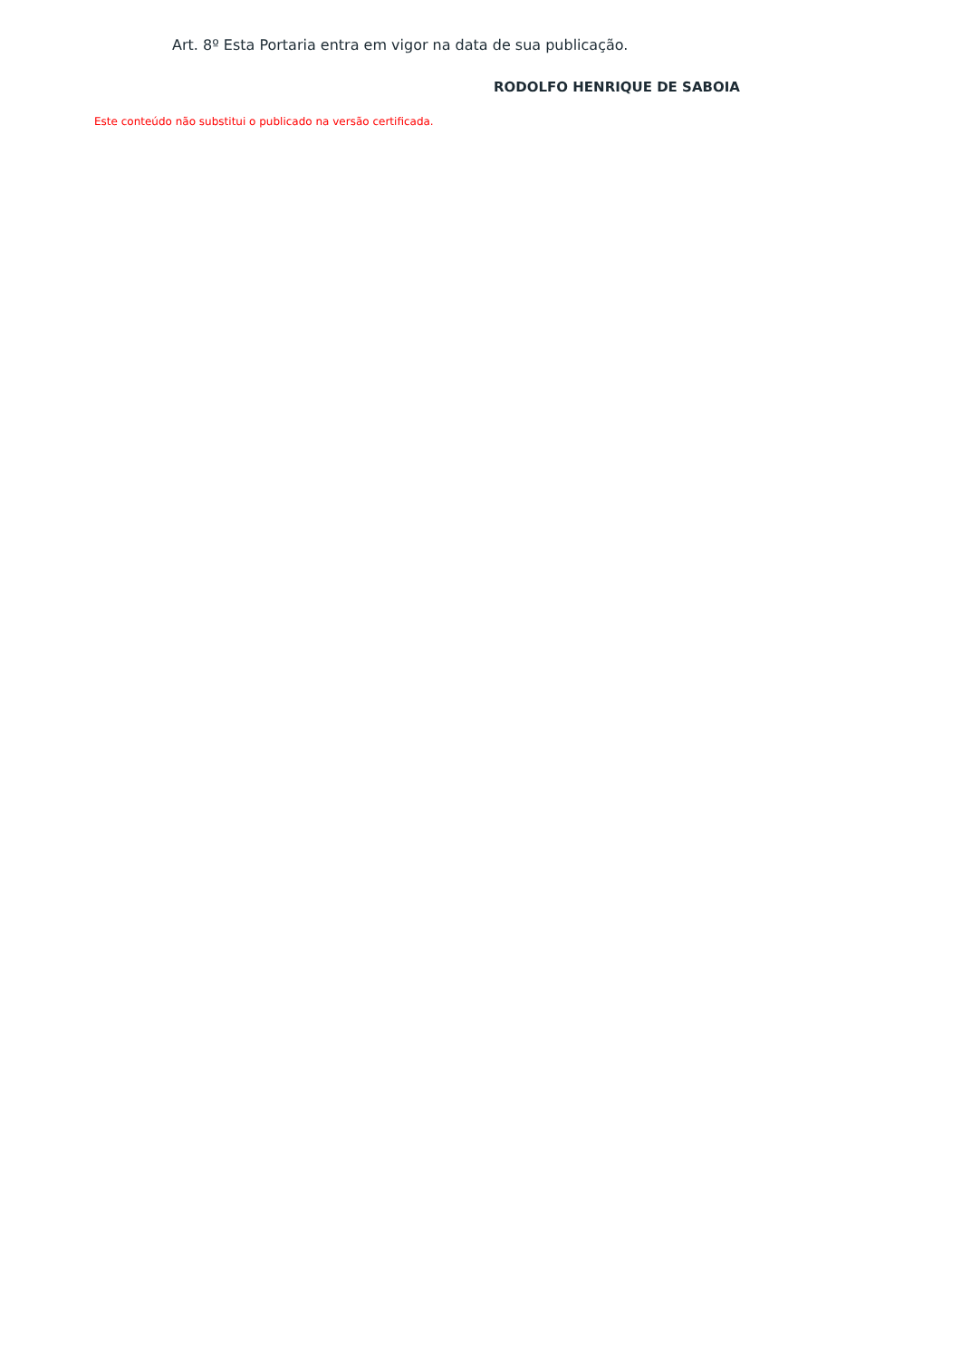Art. 8º Esta Portaria entra em vigor na data de sua publicação.
RODOLFO HENRIQUE DE SABOIA
Este conteúdo não substitui o publicado na versão certificada.